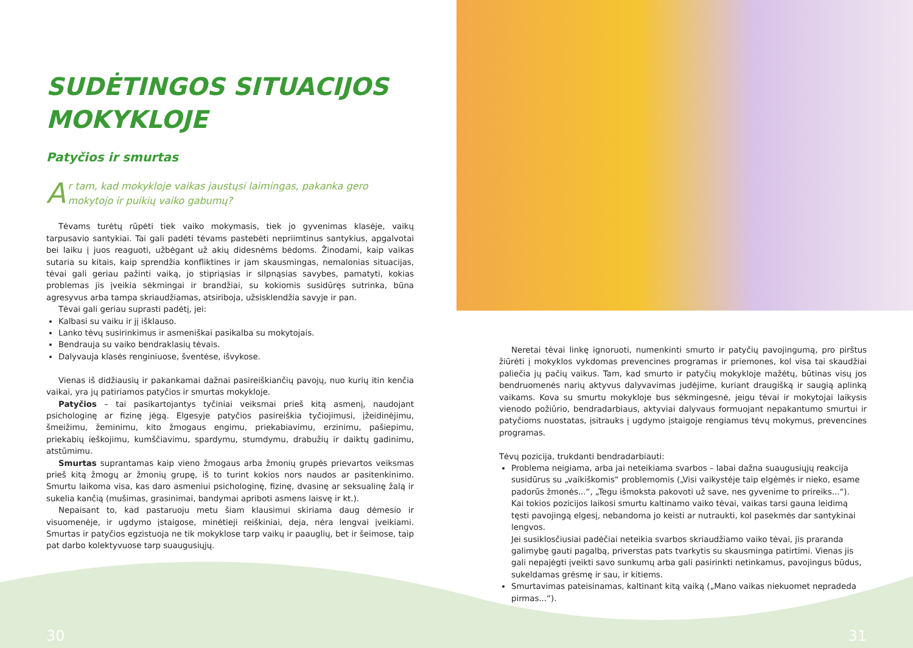SUDĖTINGOS SITUACIJOS
MOKYKLOJE
Patyčios ir smurtas
Ar tam, kad mokykloje vaikas jaustųsi laimingas, pakanka gero mokytojo ir puikių vaiko gabumų?
Tėvams turėtų rūpėti tiek vaiko mokymasis, tiek jo gyvenimas klasėje, vaikų tarpusavio santykiai. Tai gali padėti tėvams pastebėti nepriimtinus santykius, apgalvotai bei laiku į juos reaguoti, užbėgant už akių didesnėms bėdoms. Žinodami, kaip vaikas sutaria su kitais, kaip sprendžia konfliktines ir jam skausmingas, nemalonias situacijas, tėvai gali geriau pažinti vaiką, jo stipriąsias ir silpnąsias savybes, pamatyti, kokias problemas jis įveikia sėkmingai ir brandžiai, su kokiomis susidūręs sutrinka, būna agresyvus arba tampa skriaudžiamas, atsiriboja, užsisklendžia savyje ir pan.
Tėvai gali geriau suprasti padėtį, jei:
Kalbasi su vaiku ir jį išklauso.
Lanko tėvų susirinkimus ir asmeniškai pasikalba su mokytojais.
Bendrauja su vaiko bendraklasių tėvais.
Dalyvauja klasės renginiuose, šventėse, išvykose.
Vienas iš didžiausių ir pakankamai dažnai pasireiškiančių pavojų, nuo kurių itin kenčia vaikai, yra jų patiriamos patyčios ir smurtas mokykloje.
Patyčios – tai pasikartojantys tyčiniai veiksmai prieš kitą asmenį, naudojant psichologinę ar fizinę jėgą. Elgesyje patyčios pasireiškia tyčiojimusi, įžeidinėjimu, šmeižimu, žeminimu, kito žmogaus engimu, priekabiavimu, erzinimu, pašiepimu, priekabių ieškojimu, kumščiavimu, spardymu, stumdymu, drabužių ir daiktų gadinimu, atstūmimu.
Smurtas suprantamas kaip vieno žmogaus arba žmonių grupės prievartos veiksmas prieš kitą žmogų ar žmonių grupę, iš to turint kokios nors naudos ar pasitenkinimo. Smurtu laikoma visa, kas daro asmeniui psichologinę, fizinę, dvasinę ar seksualinę žalą ir sukelia kančią (mušimas, grasinimai, bandymai apriboti asmens laisvę ir kt.).
Nepaisant to, kad pastaruoju metu šiam klausimui skiriama daug dėmesio ir visuomenėje, ir ugdymo įstaigose, minėtieji reiškiniai, deja, nėra lengvai įveikiami. Smurtas ir patyčios egzistuoja ne tik mokyklose tarp vaikų ir paauglių, bet ir šeimose, taip pat darbo kolektyvuose tarp suaugusiųjų.
Neretai tėvai linkę ignoruoti, numenkinti smurto ir patyčių pavojingumą, pro pirštus žiūrėti į mokyklos vykdomas prevencines programas ir priemones, kol visa tai skaudžiai paliečia jų pačių vaikus. Tam, kad smurto ir patyčių mokykloje mažėtų, būtinas visų jos bendruomenės narių aktyvus dalyvavimas judėjime, kuriant draugišką ir saugią aplinką vaikams. Kova su smurtu mokykloje bus sėkmingesnė, jeigu tėvai ir mokytojai laikysis vienodo požiūrio, bendradarbiaus, aktyviai dalyvaus formuojant nepakantumo smurtui ir patyčioms nuostatas, įsitrauks į ugdymo įstaigoje rengiamus tėvų mokymus, prevencines programas.
Tėvų pozicija, trukdanti bendradarbiauti:
Problema neigiama, arba jai neteikiama svarbos – labai dažna suaugusiųjų reakcija susidūrus su „vaikiškomis“ problemomis („Visi vaikystėje taip elgėmės ir nieko, esame padorūs žmonės...“, „Tegu išmoksta pakovoti už save, nes gyvenime to prireiks...“).
Kai tokios pozicijos laikosi smurtu kaltinamo vaiko tėvai, vaikas tarsi gauna leidimą tęsti pavojingą elgesį, nebandoma jo keisti ar nutraukti, kol pasekmės dar santykinai lengvos.
Jei susiklosčiusiai padėčiai neteikia svarbos skriaudžiamo vaiko tėvai, jis praranda galimybę gauti pagalbą, priverstas pats tvarkytis su skausminga patirtimi. Vienas jis gali nepajėgti įveikti savo sunkumų arba gali pasirinkti netinkamus, pavojingus būdus, sukeldamas grėsmę ir sau, ir kitiems.
Smurtavimas pateisinamas, kaltinant kitą vaiką („Mano vaikas niekuomet nepradeda pirmas...“).
30 31